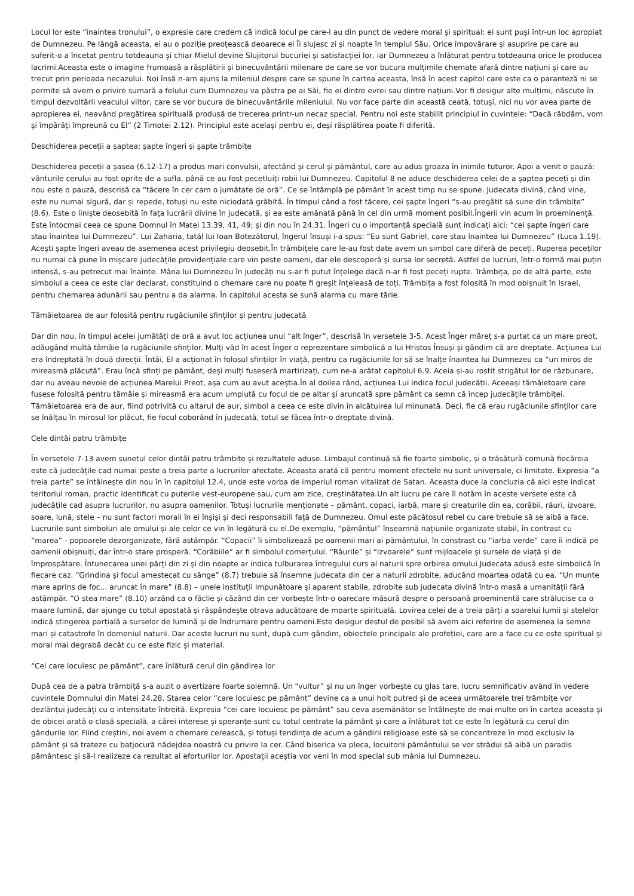Locul lor este “înaintea tronului”, o expresie care credem că indică locul pe care-l au din punct de vedere moral și spiritual: ei sunt puși într-un loc apropiat de Dumnezeu. Pe lângă aceasta, ei au o poziție preoțească deoarece ei Îi slujesc zi și noapte în templul Său. Orice împovărare și asuprire pe care au suferit-o a încetat pentru totdeauna și chiar Mielul devine Slujitorul bucuriei și satisfacției lor, iar Dumnezeu a înlăturat pentru totdeauna orice le producea lacrimi.Aceasta este o imagine frumoasă a răsplătirii și binecuvântării milenare de care se vor bucura mulțimile chemate afară dintre națiuni și care au trecut prin perioada necazului. Noi însă n-am ajuns la mileniul despre care se spune în cartea aceasta, însă în acest capitol care este ca o paranteză ni se permite să avem o privire sumară a felului cum Dumnezeu va păstra pe ai Săi, fie ei dintre evrei sau dintre națiuni.Vor fi desigur alte mulțimi, născute în timpul dezvoltării veacului viitor, care se vor bucura de binecuvântările mileniului. Nu vor face parte din această ceată, totuși, nici nu vor avea parte de apropierea ei, neavând pregătirea spirituală produsă de trecerea printr-un necaz special. Pentru noi este stabilit principiul în cuvintele: “Dacă răbdăm, vom și împărăți împreună cu El” (2 Timotei 2.12). Principiul este același pentru ei, deși răsplătirea poate fi diferită.
Deschiderea peceții a șaptea; șapte îngeri și șapte trâmbițe
Deschiderea peceții a șasea (6.12-17) a produs mari convulsii, afectând și cerul și pământul, care au adus groaza în inimile tuturor. Apoi a venit o pauză: vânturile cerului au fost oprite de a sufla, până ce au fost pecetluiți robii lui Dumnezeu. Capitolul 8 ne aduce deschiderea celei de a șaptea peceți și din nou este o pauză, descrisă ca “tăcere în cer cam o jumătate de oră”. Ce se întâmplă pe pământ în acest timp nu se spune. Judecata divină, când vine, este nu numai sigură, dar și repede, totuși nu este niciodată grăbită. În timpul când a fost tăcere, cei șapte îngeri “s-au pregătit să sune din trâmbițe” (8.6). Este o liniște deosebită în fața lucrării divine în judecată, și ea este amânată până în cel din urmă moment posibil.Îngerii vin acum în proeminență. Este întocmai ceea ce spune Domnul în Matei 13.39, 41, 49; și din nou în 24.31. Îngeri cu o importanță specială sunt indicați aici: “cei șapte îngeri care stau înaintea lui Dumnezeu”. Lui Zaharia, tatăl lui Ioan Botezătorul, îngerul însuși i-a spus: “Eu sunt Gabriel, care stau înaintea lui Dumnezeu” (Luca 1.19). Acești șapte îngeri aveau de asemenea acest privilegiu deosebit.În trâmbițele care le-au fost date avem un simbol care diferă de peceți. Ruperea peceților nu numai că pune în mișcare judecățile providențiale care vin peste oameni, dar ele descoperă și sursa lor secretă. Astfel de lucruri, într-o formă mai puțin intensă, s-au petrecut mai înainte. Mâna lui Dumnezeu în judecăți nu s-ar fi putut înțelege dacă n-ar fi fost peceți rupte. Trâmbița, pe de altă parte, este simbolul a ceea ce este clar declarat, constituind o chemare care nu poate fi greșit înțeleasă de toți. Trâmbița a fost folosită în mod obișnuit în Israel, pentru chemarea adunării sau pentru a da alarma. În capitolul acesta se sună alarma cu mare tărie.
Tămâietoarea de aur folosită pentru rugăciunile sfinților și pentru judecată
Dar din nou, în timpul acelei jumătăți de oră a avut loc acțiunea unui “alt înger”, descrisă în versetele 3-5. Acest Înger măreț s-a purtat ca un mare preot, adăugând multă tămâie la rugăciunile sfinților. Mulți văd în acest Înger o reprezentare simbolică a lui Hristos Însuși și gândim că are dreptate. Acțiunea Lui era îndreptată în două direcții. Întâi, El a acționat în folosul sfinților în viață, pentru ca rugăciunile lor să se înalțe înaintea lui Dumnezeu ca “un miros de mireasmă plăcută”. Erau încă sfinți pe pământ, deși mulți fuseseră martirizați, cum ne-a arătat capitolul 6.9. Aceia și-au rostit strigătul lor de răzbunare, dar nu aveau nevoie de acțiunea Marelui Preot, așa cum au avut aceștia.În al doilea rând, acțiunea Lui indica focul judecății. Aceeași tămâietoare care fusese folosită pentru tămâie și mireasmă era acum umplută cu focul de pe altar și aruncată spre pământ ca semn că încep judecățile trâmbiței. Tămâietoarea era de aur, fiind potrivită cu altarul de aur, simbol a ceea ce este divin în alcătuirea lui minunată. Deci, fie că erau rugăciunile sfinților care se înălțau în mirosul lor plăcut, fie focul coborând în judecată, totul se făcea într-o dreptate divină.
Cele dintâi patru trâmbițe
În versetele 7-13 avem sunetul celor dintâi patru trâmbițe și rezultatele aduse. Limbajul continuă să fie foarte simbolic, și o trăsătură comună fiecăreia este că judecățile cad numai peste a treia parte a lucrurilor afectate. Aceasta arată că pentru moment efectele nu sunt universale, ci limitate. Expresia “a treia parte” se întâlnește din nou în în capitolul 12.4, unde este vorba de imperiul roman vitalizat de Satan. Aceasta duce la concluzia că aici este indicat teritoriul roman, practic identificat cu puterile vest-europene sau, cum am zice, creștinătatea.Un alt lucru pe care îl notăm în aceste versete este că judecățile cad asupra lucrurilor, nu asupra oamenilor. Totuși lucrurile menționate – pământ, copaci, iarbă, mare și creaturile din ea, corăbii, râuri, izvoare, soare, lună, stele – nu sunt factori morali în ei înșiși și deci responsabili față de Dumnezeu. Omul este păcătosul rebel cu care trebuie să se aibă a face. Lucrurile sunt simboluri ale omului și ale celor ce vin în legătură cu el.De exemplu, “pământul” înseamnă națiunile organizate stabil, în contrast cu “marea” - popoarele dezorganizate, fără astâmpăr. “Copacii” îi simbolizează pe oamenii mari ai pământului, în constrast cu “iarba verde” care îi indică pe oamenii obișnuiți, dar într-o stare prosperă. “Corăbiile” ar fi simbolul comerțului. “Râurile” și “izvoarele” sunt mijloacele și sursele de viață și de împrospătare. Întunecarea unei părți din zi și din noapte ar indica tulburarea întregului curs al naturii spre orbirea omului.Judecata adusă este simbolică în fiecare caz. “Grindina și focul amestecat cu sânge” (8.7) trebuie să însemne judecata din cer a naturii zdrobite, aducând moartea odată cu ea. “Un munte mare aprins de foc... aruncat în mare” (8.8) – unele instituții impunătoare și aparent stabile, zdrobite sub judecata divină într-o masă a umanității fără astâmpăr. “O stea mare” (8.10) arzând ca o făclie și căzând din cer vorbește într-o oarecare măsură despre o persoană proeminentă care strălucise ca o maare lumină, dar ajunge cu totul apostată și răspândește otrava aducătoare de moarte spirituală. Lovirea celei de a treia părți a soarelui lumii și stelelor indică stingerea parțială a surselor de lumină și de îndrumare pentru oameni.Este desigur destul de posibil să avem aici referire de asemenea la semne mari și catastrofe în domeniul naturii. Dar aceste lucruri nu sunt, după cum gândim, obiectele principale ale profeției, care are a face cu ce este spiritual și moral mai degrabă decât cu ce este fizic și material.
“Cei care locuiesc pe pământ”, care înlătură cerul din gândirea lor
După cea de a patra trâmbiță s-a auzit o avertizare foarte solemnă. Un "vultur” și nu un înger vorbește cu glas tare, lucru semnificativ având în vedere cuvintele Domnului din Matei 24.28. Starea celor “care locuiesc pe pământ” devine ca a unui hoit putred și de aceea următoarele trei trâmbițe vor dezlănțui judecăți cu o intensitate întreită. Expresia “cei care locuiesc pe pământ” sau ceva asemănător se întâlnește de mai multe ori în cartea aceasta și de obicei arată o clasă specială, a cărei interese și speranțe sunt cu totul centrate la pământ și care a înlăturat tot ce este în legătură cu cerul din gândurile lor. Fiind creștini, noi avem o chemare cerească, și totuși tendința de acum a gândirii religioase este să se concentreze în mod exclusiv la pământ și să trateze cu batjocură nădejdea noastră cu privire la cer. Când biserica va pleca, locuitorii pământului se vor strădui să aibă un paradis pământesc și să-l realizeze ca rezultat al eforturilor lor. Apostații aceștia vor veni în mod special sub mânia lui Dumnezeu.